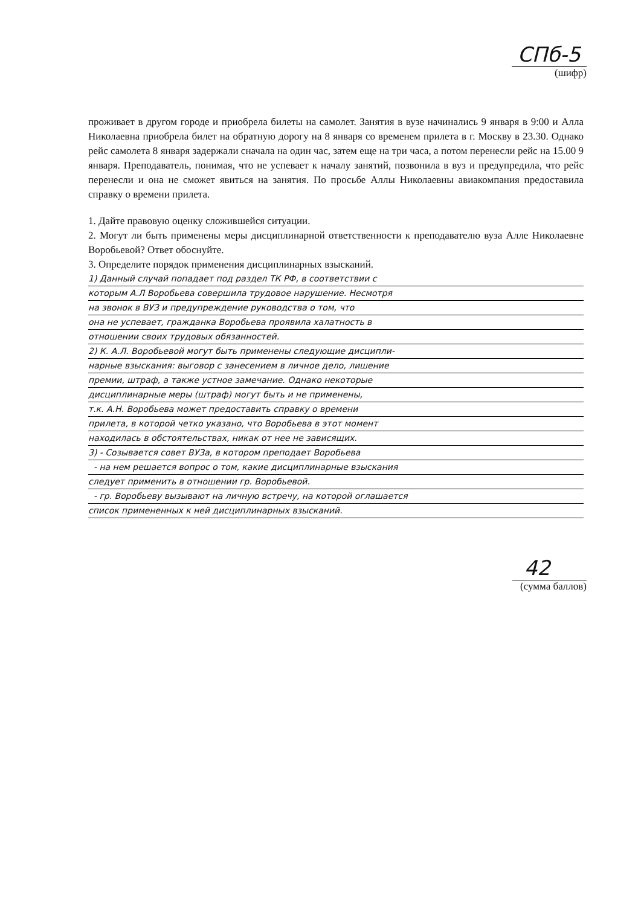СПб-5
(шифр)
проживает в другом городе и приобрела билеты на самолет. Занятия в вузе начинались 9 января в 9:00 и Алла Николаевна приобрела билет на обратную дорогу на 8 января со временем прилета в г. Москву в 23.30. Однако рейс самолета 8 января задержали сначала на один час, затем еще на три часа, а потом перенесли рейс на 15.00 9 января. Преподаватель, понимая, что не успевает к началу занятий, позвонила в вуз и предупредила, что рейс перенесли и она не сможет явиться на занятия. По просьбе Аллы Николаевны авиакомпания предоставила справку о времени прилета.
1. Дайте правовую оценку сложившейся ситуации.
2. Могут ли быть применены меры дисциплинарной ответственности к преподавателю вуза Алле Николаевне Воробьевой? Ответ обоснуйте.
3. Определите порядок применения дисциплинарных взысканий.
1) Данный случай попадает под раздел ТК РФ, в соответствии с
которым А.Л Воробьева совершила трудовое нарушение. Несмотря
на звонок в ВУЗ и предупреждение руководства о том, что
она не успевает, гражданка Воробьева проявила халатность в
отношении своих трудовых обязанностей.
2) К. А.Л. Воробьевой могут быть применены следующие дисципли-
нарные взыскания: выговор с занесением в личное дело, лишение
премии, штраф, а также устное замечание. Однако некоторые
дисциплинарные меры (штраф) могут быть и не применены,
т.к. А.Н. Воробьева может предоставить справку о времени
прилета, в которой четко указано, что Воробьева в этот момент
находилась в обстоятельствах, никак от нее не зависящих.
3) - Созывается совет ВУЗа, в котором преподает Воробьева
- на нем решается вопрос о том, какие дисциплинарные взыскания
следует применить в отношении гр. Воробьевой.
- гр. Воробьеву вызывают на личную встречу, на которой оглашается
список примененных к ней дисциплинарных взысканий.
42
(сумма баллов)